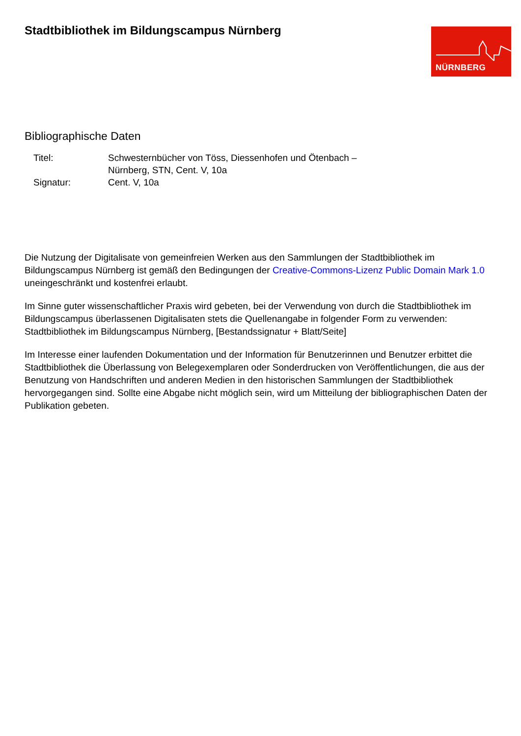Stadtbibliothek im Bildungscampus Nürnberg
NÜRNBERG
Bibliographische Daten
| Titel: | Schwesternbücher von Töss, Diessenhofen und Ötenbach – Nürnberg, STN, Cent. V, 10a |
| Signatur: | Cent. V, 10a |
Die Nutzung der Digitalisate von gemeinfreien Werken aus den Sammlungen der Stadtbibliothek im Bildungscampus Nürnberg ist gemäß den Bedingungen der Creative-Commons-Lizenz Public Domain Mark 1.0 uneingeschränkt und kostenfrei erlaubt.
Im Sinne guter wissenschaftlicher Praxis wird gebeten, bei der Verwendung von durch die Stadtbibliothek im Bildungscampus überlassenen Digitalisaten stets die Quellenangabe in folgender Form zu verwenden: Stadtbibliothek im Bildungscampus Nürnberg, [Bestandssignatur + Blatt/Seite]
Im Interesse einer laufenden Dokumentation und der Information für Benutzerinnen und Benutzer erbittet die Stadtbibliothek die Überlassung von Belegexemplaren oder Sonderdrucken von Veröffentlichungen, die aus der Benutzung von Handschriften und anderen Medien in den historischen Sammlungen der Stadtbibliothek hervorgegangen sind. Sollte eine Abgabe nicht möglich sein, wird um Mitteilung der bibliographischen Daten der Publikation gebeten.